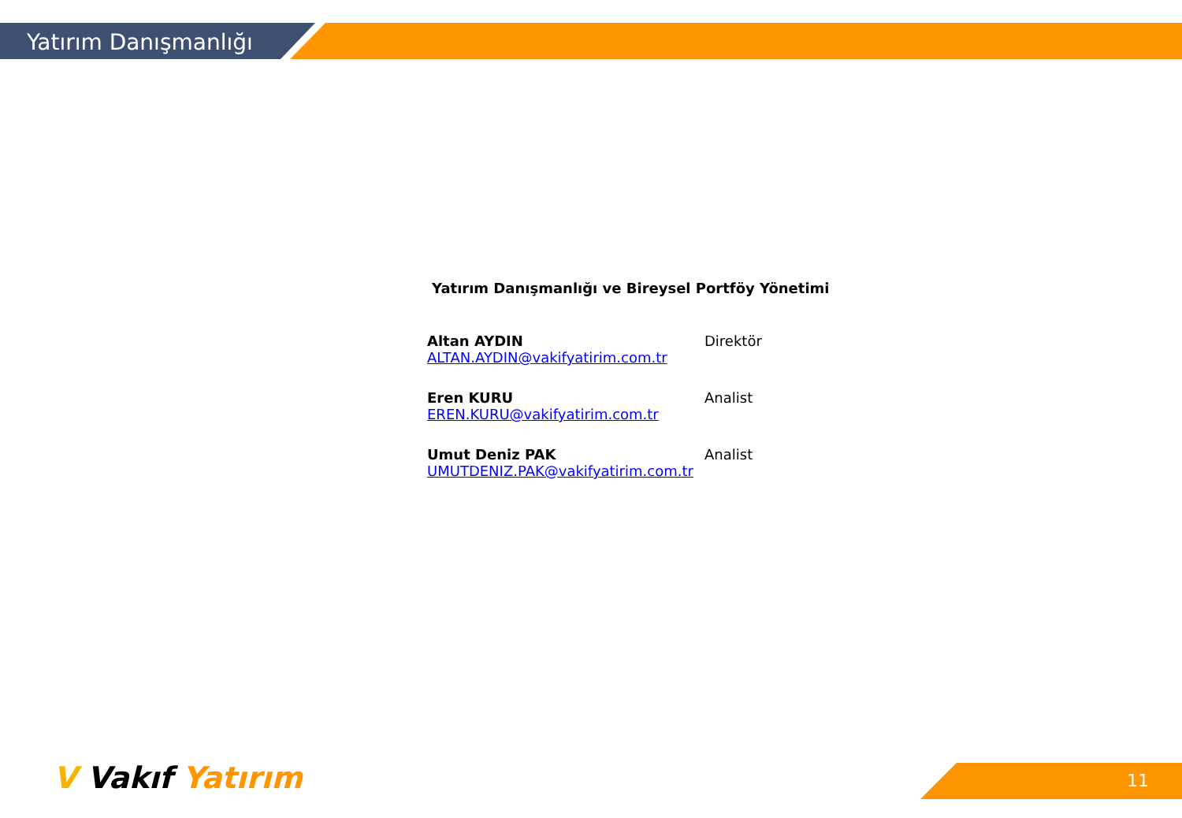Yatırım Danışmanlığı
Yatırım Danışmanlığı ve Bireysel Portföy Yönetimi
Altan AYDIN
ALTAN.AYDIN@vakifyatirim.com.tr
Direktör
Eren KURU
EREN.KURU@vakifyatirim.com.tr
Analist
Umut Deniz PAK
UMUTDENIZ.PAK@vakifyatirim.com.tr
Analist
V Vakıf Yatırım 11